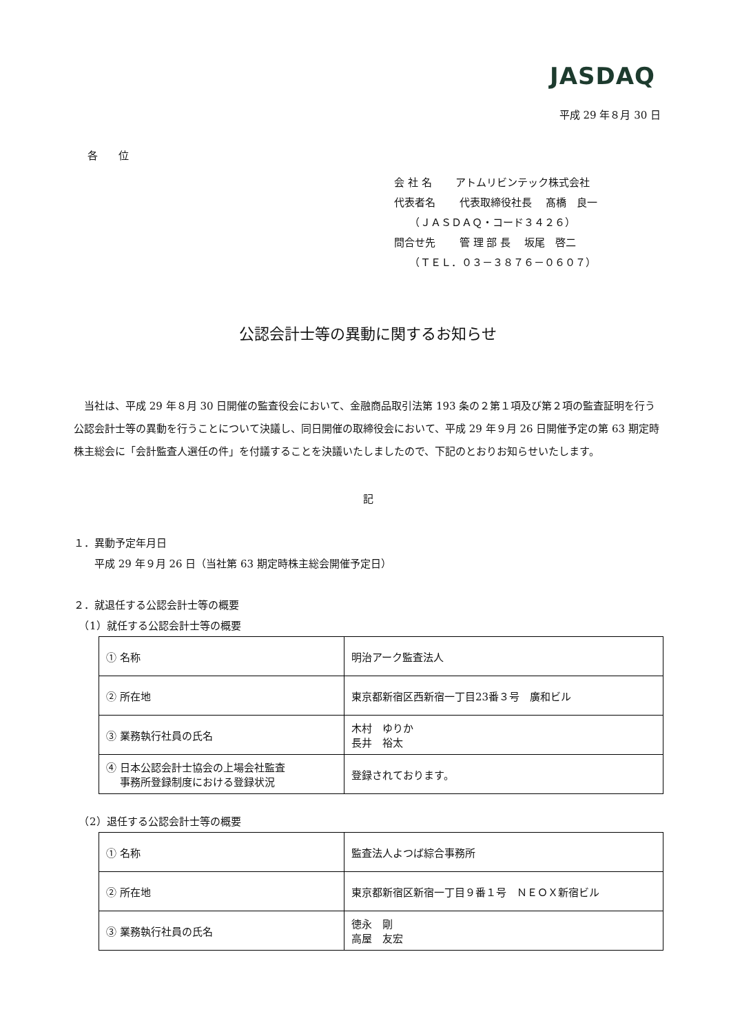JASDAQ
平成 29 年８月 30 日
各　　位
会 社 名　　 アトムリビンテック株式会社
代表者名　　 代表取締役社長　 髙橋　良一
　　（ＪＡＳＤＡＱ・コード３４２６）
問合せ先　　 管 理 部 長　 坂尾　啓二
　　（ＴＥＬ．０３－３８７６－０６０７）
公認会計士等の異動に関するお知らせ
当社は、平成 29 年８月 30 日開催の監査役会において、金融商品取引法第 193 条の２第１項及び第２項の監査証明を行う公認会計士等の異動を行うことについて決議し、同日開催の取締役会において、平成 29 年９月 26 日開催予定の第 63 期定時株主総会に「会計監査人選任の件」を付議することを決議いたしましたので、下記のとおりお知らせいたします。
記
１．異動予定年月日
　　平成 29 年９月 26 日（当社第 63 期定時株主総会開催予定日）
２．就退任する公認会計士等の概要
　（1）就任する公認会計士等の概要
| ① 名称 | 明治アーク監査法人 |
| ② 所在地 | 東京都新宿区西新宿一丁目23番３号 廣和ビル |
| ③ 業務執行社員の氏名 | 木村 ゆりか 長井 裕太 |
| ④ 日本公認会計士協会の上場会社監査 事務所登録制度における登録状況 | 登録されております。 |
　（2）退任する公認会計士等の概要
| ① 名称 | 監査法人よつば綜合事務所 |
| ② 所在地 | 東京都新宿区新宿一丁目９番１号 ＮＥＯＸ新宿ビル |
| ③ 業務執行社員の氏名 | 徳永 剛 高屋 友宏 |